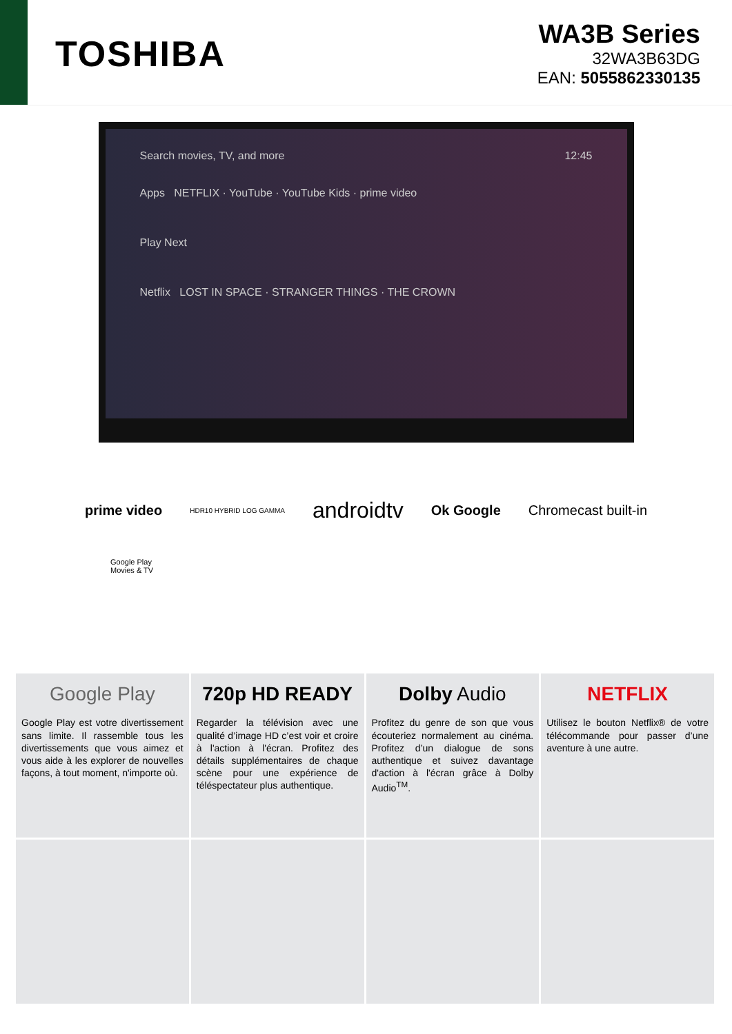TOSHIBA
WA3B Series
32WA3B63DG
EAN: 5055862330135
Search movies, TV, and more 12:45
Apps NETFLIX · YouTube · YouTube Kids · prime video
Play Next
Netflix LOST IN SPACE · STRANGER THINGS · THE CROWN
prime video HDR10 HYBRID LOG GAMMA androidtv Ok Google Chromecast built-in
Google Play
Movies & TV
Google Play
Google Play est votre divertissement sans limite. Il rassemble tous les divertissements que vous aimez et vous aide à les explorer de nouvelles façons, à tout moment, n'importe où.
720p HD READY
Regarder la télévision avec une qualité d’image HD c’est voir et croire à l'action à l'écran. Profitez des détails supplémentaires de chaque scène pour une expérience de téléspectateur plus authentique.
Dolby Audio
Profitez du genre de son que vous écouteriez normalement au cinéma. Profitez d’un dialogue de sons authentique et suivez davantage d'action à l'écran grâce à Dolby Audio<sup>TM</sup>.
NETFLIX
Utilisez le bouton Netflix® de votre télécommande pour passer d’une aventure à une autre.